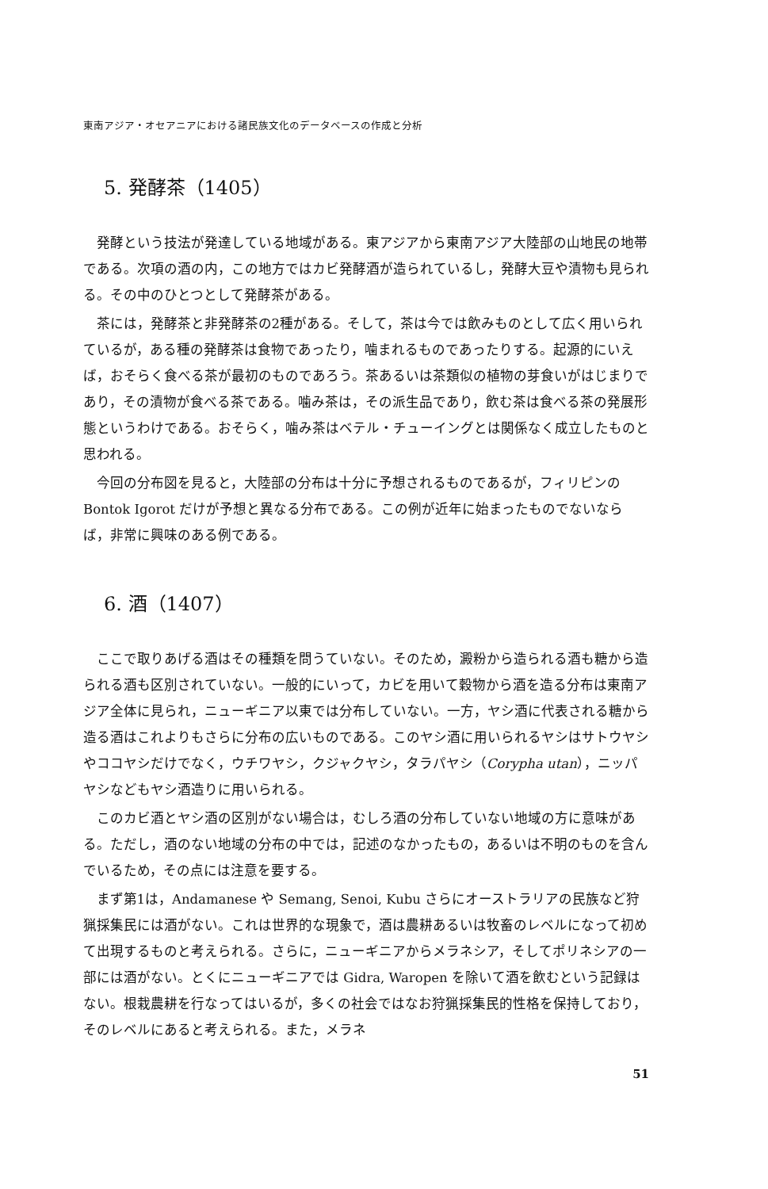東南アジア・オセアニアにおける諸民族文化のデータベースの作成と分析
5. 発酵茶（1405）
発酵という技法が発達している地域がある。東アジアから東南アジア大陸部の山地民の地帯である。次項の酒の内，この地方ではカビ発酵酒が造られているし，発酵大豆や漬物も見られる。その中のひとつとして発酵茶がある。
茶には，発酵茶と非発酵茶の2種がある。そして，茶は今では飲みものとして広く用いられているが，ある種の発酵茶は食物であったり，噛まれるものであったりする。起源的にいえば，おそらく食べる茶が最初のものであろう。茶あるいは茶類似の植物の芽食いがはじまりであり，その漬物が食べる茶である。噛み茶は，その派生品であり，飲む茶は食べる茶の発展形態というわけである。おそらく，噛み茶はベテル・チューイングとは関係なく成立したものと思われる。
今回の分布図を見ると，大陸部の分布は十分に予想されるものであるが，フィリピンの Bontok Igorot だけが予想と異なる分布である。この例が近年に始まったものでないならば，非常に興味のある例である。
6. 酒（1407）
ここで取りあげる酒はその種類を問うていない。そのため，澱粉から造られる酒も糖から造られる酒も区別されていない。一般的にいって，カビを用いて穀物から酒を造る分布は東南アジア全体に見られ，ニューギニア以東では分布していない。一方，ヤシ酒に代表される糖から造る酒はこれよりもさらに分布の広いものである。このヤシ酒に用いられるヤシはサトウヤシやココヤシだけでなく，ウチワヤシ，クジャクヤシ，タラパヤシ（Corypha utan），ニッパヤシなどもヤシ酒造りに用いられる。
このカビ酒とヤシ酒の区別がない場合は，むしろ酒の分布していない地域の方に意味がある。ただし，酒のない地域の分布の中では，記述のなかったもの，あるいは不明のものを含んでいるため，その点には注意を要する。
まず第1は，Andamanese や Semang, Senoi, Kubu さらにオーストラリアの民族など狩猟採集民には酒がない。これは世界的な現象で，酒は農耕あるいは牧畜のレベルになって初めて出現するものと考えられる。さらに，ニューギニアからメラネシア，そしてポリネシアの一部には酒がない。とくにニューギニアでは Gidra, Waropen を除いて酒を飲むという記録はない。根栽農耕を行なってはいるが，多くの社会ではなお狩猟採集民的性格を保持しており，そのレベルにあると考えられる。また，メラネ
51